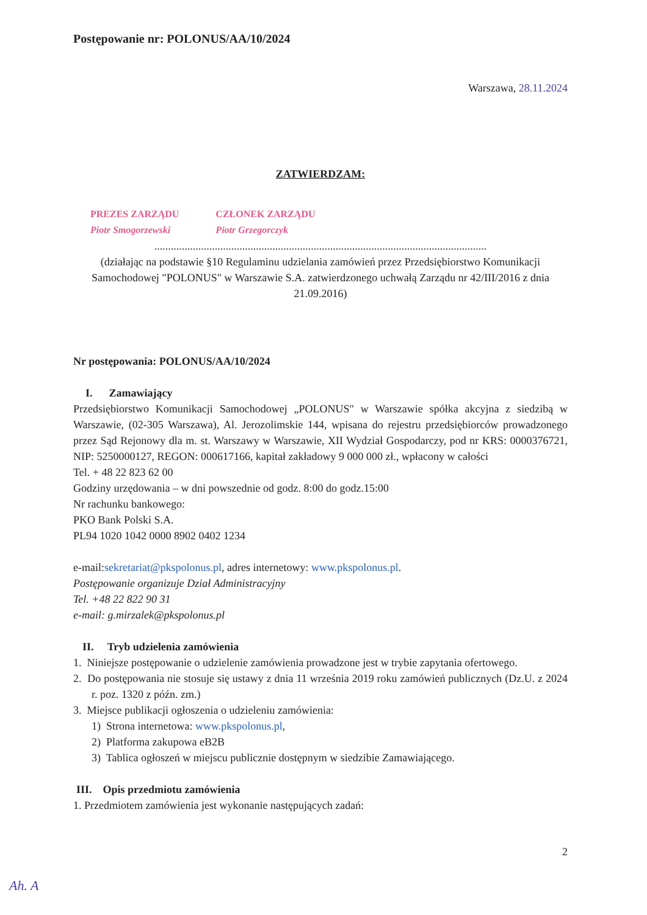Postępowanie nr: POLONUS/AA/10/2024
Warszawa, 28.11.2024
ZATWIERDZAM:
PREZES ZARZĄDU
Piotr Smogorzewski
CZŁONEK ZARZĄDU
Piotr Grzegorczyk
.........................................................................................................................
(działając na podstawie §10 Regulaminu udzielania zamówień przez Przedsiębiorstwo Komunikacji Samochodowej "POLONUS" w Warszawie S.A. zatwierdzonego uchwałą Zarządu nr 42/III/2016 z dnia 21.09.2016)
Nr postępowania: POLONUS/AA/10/2024
I. Zamawiający
Przedsiębiorstwo Komunikacji Samochodowej „POLONUS" w Warszawie spółka akcyjna z siedzibą w Warszawie, (02-305 Warszawa), Al. Jerozolimskie 144, wpisana do rejestru przedsiębiorców prowadzonego przez Sąd Rejonowy dla m. st. Warszawy w Warszawie, XII Wydział Gospodarczy, pod nr KRS: 0000376721, NIP: 5250000127, REGON: 000617166, kapitał zakładowy 9 000 000 zł., wpłacony w całości
Tel. + 48 22 823 62 00
Godziny urzędowania – w dni powszednie od godz. 8:00 do godz.15:00
Nr rachunku bankowego:
PKO Bank Polski S.A.
PL94 1020 1042 0000 8902 0402 1234
e-mail:sekretariat@pkspolonus.pl, adres internetowy: www.pkspolonus.pl.
Postępowanie organizuje Dział Administracyjny
Tel. +48 22 822 90 31
e-mail: g.mirzalek@pkspolonus.pl
II. Tryb udzielenia zamówienia
1. Niniejsze postępowanie o udzielenie zamówienia prowadzone jest w trybie zapytania ofertowego.
2. Do postępowania nie stosuje się ustawy z dnia 11 września 2019 roku zamówień publicznych (Dz.U. z 2024 r. poz. 1320 z późn. zm.)
3. Miejsce publikacji ogłoszenia o udzieleniu zamówienia:
1) Strona internetowa: www.pkspolonus.pl,
2) Platforma zakupowa eB2B
3) Tablica ogłoszeń w miejscu publicznie dostępnym w siedzibie Zamawiającego.
III. Opis przedmiotu zamówienia
1. Przedmiotem zamówienia jest wykonanie następujących zadań:
2
Ah. A